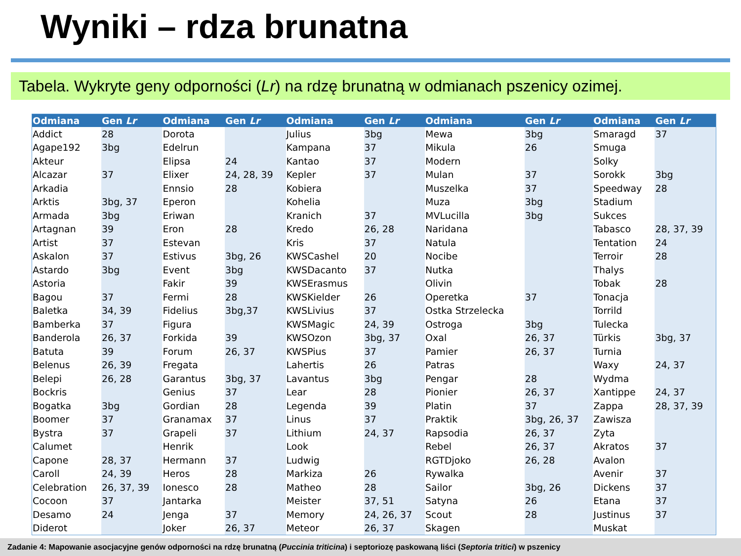Wyniki – rdza brunatna
Tabela. Wykryte geny odporności (Lr) na rdzę brunatną w odmianach pszenicy ozimej.
| Odmiana | Gen Lr | Odmiana | Gen Lr | Odmiana | Gen Lr | Odmiana | Gen Lr | Odmiana | Gen Lr |
| --- | --- | --- | --- | --- | --- | --- | --- | --- | --- |
| Addict | 28 | Dorota | | Julius | 3bg | Mewa | 3bg | Smaragd | 37 |
| Agape192 | 3bg | Edelrun | | Kampana | 37 | Mikula | 26 | Smuga | |
| Akteur | | Elipsa | 24 | Kantao | 37 | Modern | | Solky | |
| Alcazar | 37 | Elixer | 24, 28, 39 | Kepler | 37 | Mulan | 37 | Sorokk | 3bg |
| Arkadia | | Ennsio | 28 | Kobiera | | Muszelka | 37 | Speedway | 28 |
| Arktis | 3bg, 37 | Eperon | | Kohelia | | Muza | 3bg | Stadium | |
| Armada | 3bg | Eriwan | | Kranich | 37 | MVLucilla | 3bg | Sukces | |
| Artagnan | 39 | Eron | 28 | Kredo | 26, 28 | Naridana | | Tabasco | 28, 37, 39 |
| Artist | 37 | Estevan | | Kris | 37 | Natula | | Tentation | 24 |
| Askalon | 37 | Estivus | 3bg, 26 | KWSCashel | 20 | Nocibe | | Terroir | 28 |
| Astardo | 3bg | Event | 3bg | KWSDacanto | 37 | Nutka | | Thalys | |
| Astoria | | Fakir | 39 | KWSErasmus | | Olivin | | Tobak | 28 |
| Bagou | 37 | Fermi | 28 | KWSKielder | 26 | Operetka | 37 | Tonacja | |
| Baletka | 34, 39 | Fidelius | 3bg,37 | KWSLivius | 37 | Ostka Strzelecka | | Torrild | |
| Bamberka | 37 | Figura | | KWSMagic | 24, 39 | Ostroga | 3bg | Tulecka | |
| Banderola | 26, 37 | Forkida | 39 | KWSOzon | 3bg, 37 | Oxal | 26, 37 | Türkis | 3bg, 37 |
| Batuta | 39 | Forum | 26, 37 | KWSPius | 37 | Pamier | 26, 37 | Turnia | |
| Belenus | 26, 39 | Fregata | | Lahertis | 26 | Patras | | Waxy | 24, 37 |
| Belepi | 26, 28 | Garantus | 3bg, 37 | Lavantus | 3bg | Pengar | 28 | Wydma | |
| Bockris | | Genius | 37 | Lear | 28 | Pionier | 26, 37 | Xantippe | 24, 37 |
| Bogatka | 3bg | Gordian | 28 | Legenda | 39 | Platin | 37 | Zappa | 28, 37, 39 |
| Boomer | 37 | Granamax | 37 | Linus | 37 | Praktik | 3bg, 26, 37 | Zawisza | |
| Bystra | 37 | Grapeli | 37 | Lithium | 24, 37 | Rapsodia | 26, 37 | Zyta | |
| Calumet | | Henrik | | Look | | Rebel | 26, 37 | Akratos | 37 |
| Capone | 28, 37 | Hermann | 37 | Ludwig | | RGTDjoko | 26, 28 | Avalon | |
| Caroll | 24, 39 | Heros | 28 | Markiza | 26 | Rywalka | | Avenir | 37 |
| Celebration | 26, 37, 39 | Ionesco | 28 | Matheo | 28 | Sailor | 3bg, 26 | Dickens | 37 |
| Cocoon | 37 | Jantarka | | Meister | 37, 51 | Satyna | 26 | Etana | 37 |
| Desamo | 24 | Jenga | 37 | Memory | 24, 26, 37 | Scout | 28 | Justinus | 37 |
| Diderot | | Joker | 26, 37 | Meteor | 26, 37 | Skagen | | Muskat | |
Zadanie 4: Mapowanie asocjacyjne genów odporności na rdzę brunatną (Puccinia triticina) i septoriozę paskowaną liści (Septoria tritici) w pszenicy